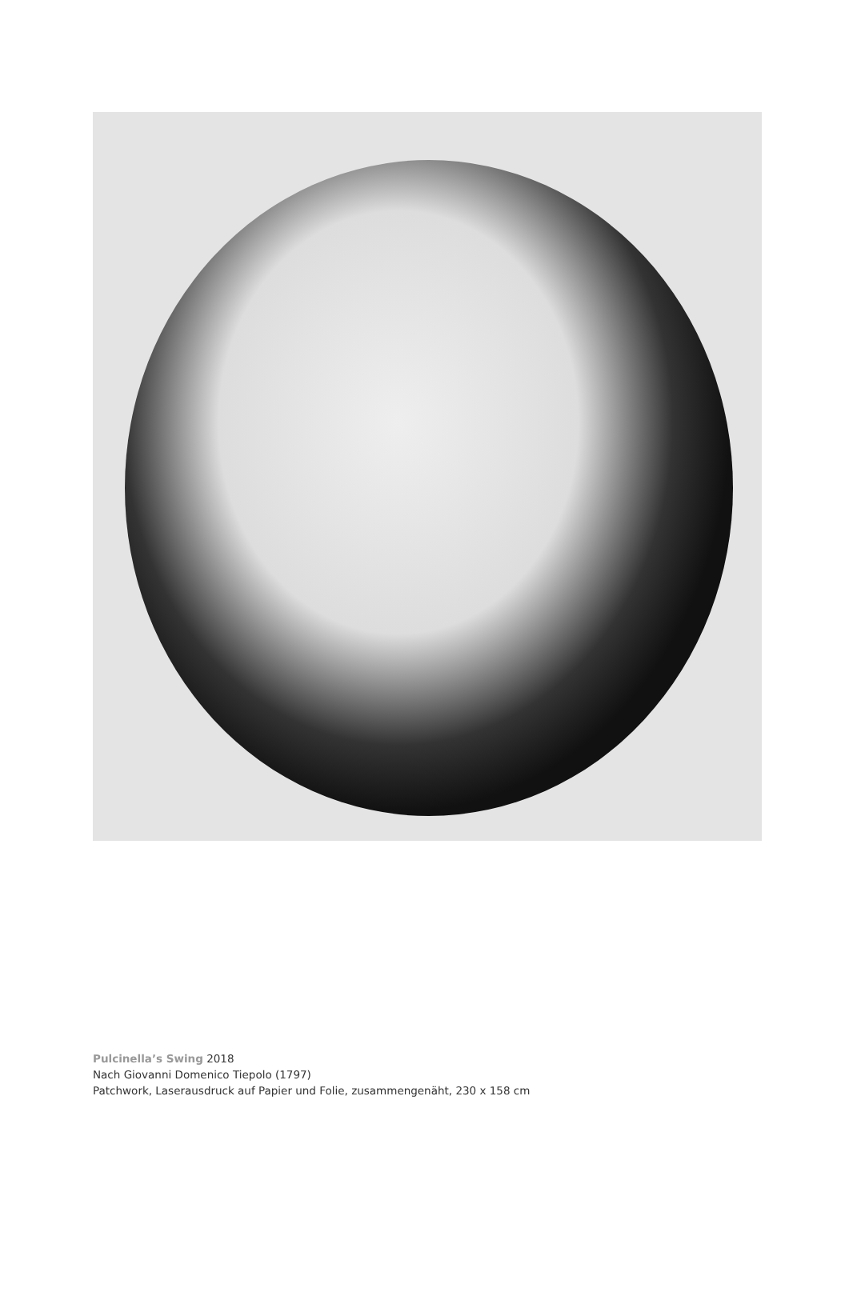Pulcinella’s Swing 2018
Nach Giovanni Domenico Tiepolo (1797)
Patchwork, Laserausdruck auf Papier und Folie, zusammengenäht, 230 x 158 cm